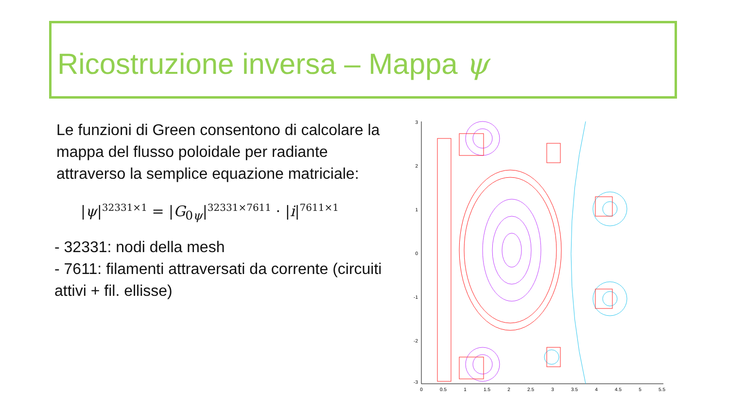Ricostruzione inversa – Mappa ψ
Le funzioni di Green consentono di calcolare la mappa del flusso poloidale per radiante attraverso la semplice equazione matriciale:
|ψ|<sup>32331×1</sup> = |G<sub>0ψ</sub>|<sup>32331×7611</sup> · |i|<sup>7611×1</sup>
- 32331: nodi della mesh
- 7611: filamenti attraversati da corrente (circuiti attivi + fil. ellisse)
3
2
1
0
-1
-2
-3
0
0.5
1
1.5
2
2.5
3
3.5
4
4.5
5
5.5